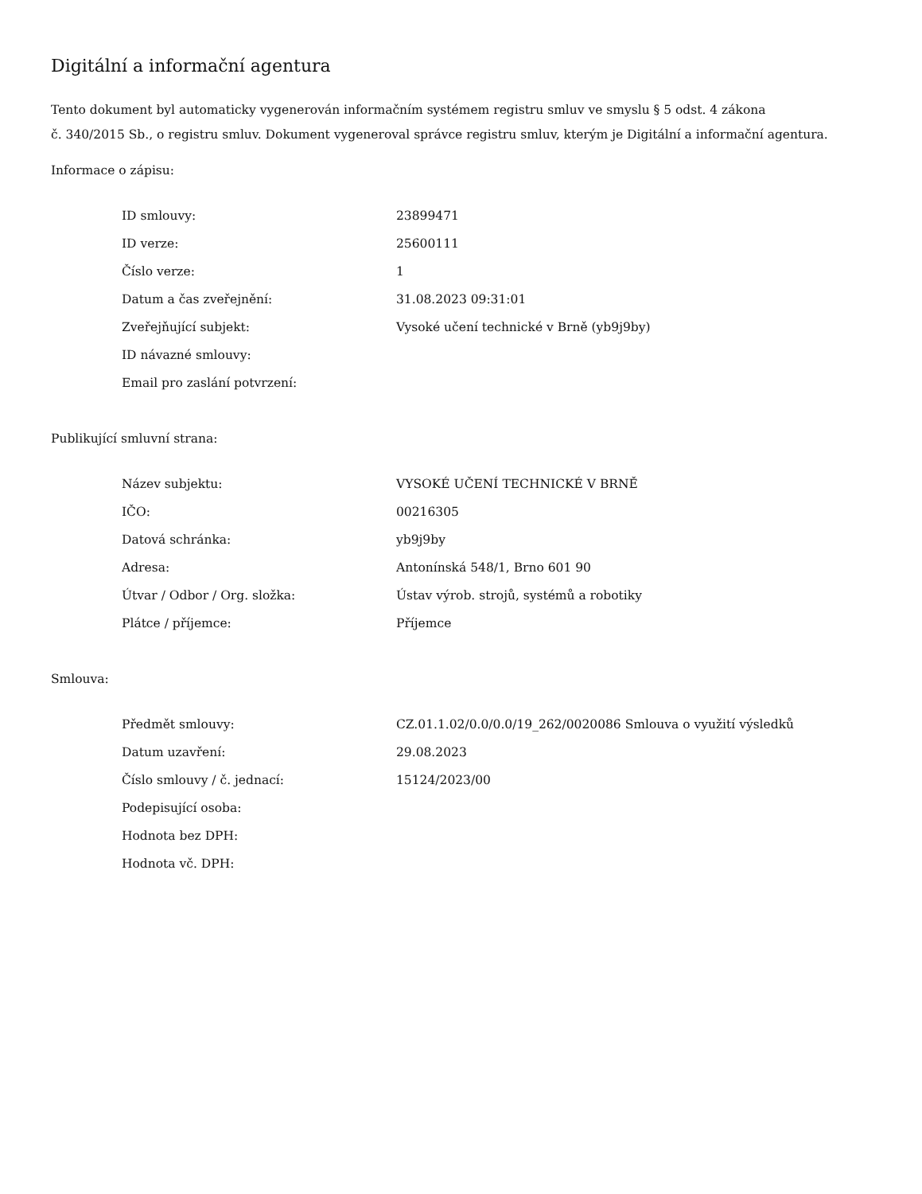Digitální a informační agentura
Tento dokument byl automaticky vygenerován informačním systémem registru smluv ve smyslu § 5 odst. 4 zákona
č. 340/2015 Sb., o registru smluv. Dokument vygeneroval správce registru smluv, kterým je Digitální a informační agentura.
Informace o zápisu:
| ID smlouvy: | 23899471 |
| ID verze: | 25600111 |
| Číslo verze: | 1 |
| Datum a čas zveřejnění: | 31.08.2023 09:31:01 |
| Zveřejňující subjekt: | Vysoké učení technické v Brně (yb9j9by) |
| ID návazné smlouvy: | |
| Email pro zaslání potvrzení: | |
Publikující smluvní strana:
| Název subjektu: | VYSOKÉ UČENÍ TECHNICKÉ V BRNĚ |
| IČO: | 00216305 |
| Datová schránka: | yb9j9by |
| Adresa: | Antonínská 548/1, Brno 601 90 |
| Útvar / Odbor / Org. složka: | Ústav výrob. strojů, systémů a robotiky |
| Plátce / příjemce: | Příjemce |
Smlouva:
| Předmět smlouvy: | CZ.01.1.02/0.0/0.0/19_262/0020086 Smlouva o využití výsledků |
| Datum uzavření: | 29.08.2023 |
| Číslo smlouvy / č. jednací: | 15124/2023/00 |
| Podepisující osoba: | |
| Hodnota bez DPH: | |
| Hodnota vč. DPH: | |